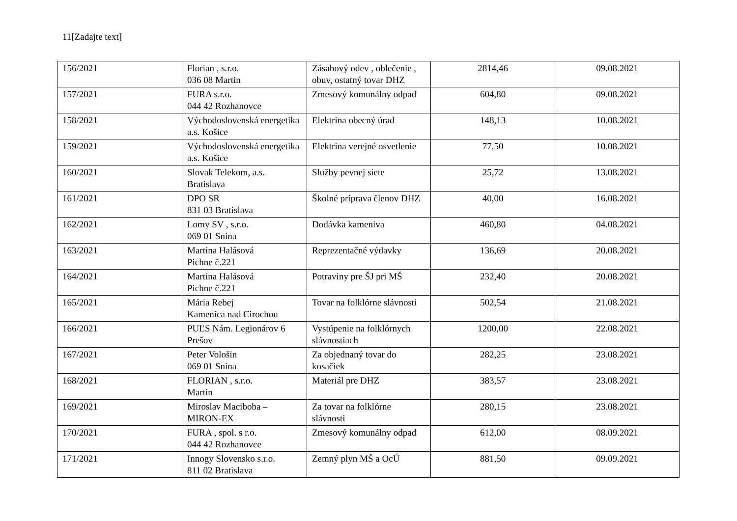11[Zadajte text]
| 156/2021 | Florian , s.r.o. 036 08 Martin | Zásahový odev , oblečenie , obuv, ostatný tovar DHZ | 2814,46 | 09.08.2021 |
| 157/2021 | FURA s.r.o. 044 42 Rozhanovce | Zmesový komunálny odpad | 604,80 | 09.08.2021 |
| 158/2021 | Východoslovenská energetika a.s. Košice | Elektrina obecný úrad | 148,13 | 10.08.2021 |
| 159/2021 | Východoslovenská energetika a.s. Košice | Elektrina verejné osvetlenie | 77,50 | 10.08.2021 |
| 160/2021 | Slovak Telekom, a.s. Bratislava | Služby pevnej siete | 25,72 | 13.08.2021 |
| 161/2021 | DPO SR 831 03 Bratislava | Školné príprava členov DHZ | 40,00 | 16.08.2021 |
| 162/2021 | Lomy SV , s.r.o. 069 01 Snina | Dodávka kameniva | 460,80 | 04.08.2021 |
| 163/2021 | Martina Halásová Pichne č.221 | Reprezentačné výdavky | 136,69 | 20.08.2021 |
| 164/2021 | Martina Halásová Pichne č.221 | Potraviny pre ŠJ pri MŠ | 232,40 | 20.08.2021 |
| 165/2021 | Mária Rebej Kamenica nad Cirochou | Tovar na folklórne slávnosti | 502,54 | 21.08.2021 |
| 166/2021 | PUĽS Nám. Legionárov 6 Prešov | Vystúpenie na folklórnych slávnostiach | 1200,00 | 22.08.2021 |
| 167/2021 | Peter Vološin 069 01 Snina | Za objednaný tovar do kosačiek | 282,25 | 23.08.2021 |
| 168/2021 | FLORIAN , s.r.o. Martin | Materiál pre DHZ | 383,57 | 23.08.2021 |
| 169/2021 | Miroslav Maciboba – MIRON-EX | Za tovar na folklórne slávnosti | 280,15 | 23.08.2021 |
| 170/2021 | FURA , spol. s r.o. 044 42 Rozhanovce | Zmesový komunálny odpad | 612,00 | 08.09.2021 |
| 171/2021 | Innogy Slovensko s.r.o. 811 02 Bratislava | Zemný plyn MŠ a OcÚ | 881,50 | 09.09.2021 |